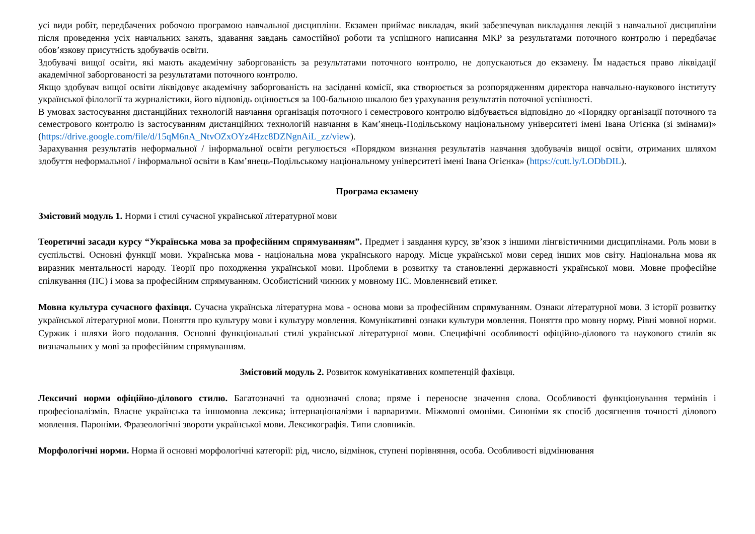усі види робіт, передбачених робочою програмою навчальної дисципліни. Екзамен приймає викладач, який забезпечував викладання лекцій з навчальної дисципліни після проведення усіх навчальних занять, здавання завдань самостійної роботи та успішного написання МКР за результатами поточного контролю і передбачає обов’язкову присутність здобувачів освіти.
Здобувачі вищої освіти, які мають академічну заборгованість за результатами поточного контролю, не допускаються до екзамену. Їм надається право ліквідації академічної заборгованості за результатами поточного контролю.
Якщо здобувач вищої освіти ліквідовує академічну заборгованість на засіданні комісії, яка створюється за розпорядженням директора навчально-наукового інституту української філології та журналістики, його відповідь оцінюється за 100-бальною шкалою без урахування результатів поточної успішності.
В умовах застосування дистанційних технологій навчання організація поточного і семестрового контролю відбувається відповідно до «Порядку організації поточного та семестрового контролю із застосуванням дистанційних технологій навчання в Кам’янець-Подільському національному університеті імені Івана Огієнка (зі змінами)» (https://drive.google.com/file/d/15qM6nA_NtvOZxOYz4Hzc8DZNgnAiL_zz/view).
Зарахування результатів неформальної / інформальної освіти регулюється «Порядком визнання результатів навчання здобувачів вищої освіти, отриманих шляхом здобуття неформальної / інформальної освіти в Кам’янець-Подільському національному університеті імені Івана Огієнка» (https://cutt.ly/LODbDIL).
Програма екзамену
Змістовий модуль 1. Норми і стилі сучасної української літературної мови
Теоретичні засади курсу “Українська мова за професійним спрямуванням”. Предмет і завдання курсу, зв’язок з іншими лінгвістичними дисциплінами. Роль мови в суспільстві. Основні функції мови. Українська мова - національна мова українського народу. Місце української мови серед інших мов світу. Національна мова як виразник ментальності народу. Теорії про походження української мови. Проблеми в розвитку та становленні державності української мови. Мовне професійне спілкування (ПС) і мова за професійним спрямуванням. Особистісний чинник у мовному ПС. Мовленнєвий етикет.
Мовна культура сучасного фахівця. Сучасна українська літературна мова - основа мови за професійним спрямуванням. Ознаки літературної мови. З історії розвитку української літературної мови. Поняття про культуру мови і культуру мовлення. Комунікативні ознаки культури мовлення. Поняття про мовну норму. Рівні мовної норми. Суржик і шляхи його подолання. Основні функціональні стилі української літературної мови. Специфічні особливості офіційно-ділового та наукового стилів як визначальних у мові за професійним спрямуванням.
Змістовий модуль 2. Розвиток комунікативних компетенцій фахівця.
Лексичні норми офіційно-ділового стилю. Багатозначні та однозначні слова; пряме і переносне значення слова. Особливості функціонування термінів і професіоналізмів. Власне українська та іншомовна лексика; інтернаціоналізми і варваризми. Міжмовні омоніми. Синоніми як спосіб досягнення точності ділового мовлення. Пароніми. Фразеологічні звороти української мови. Лексикографія. Типи словників.
Морфологічні норми. Норма й основні морфологічні категорії: рід, число, відмінок, ступені порівняння, особа. Особливості відмінювання